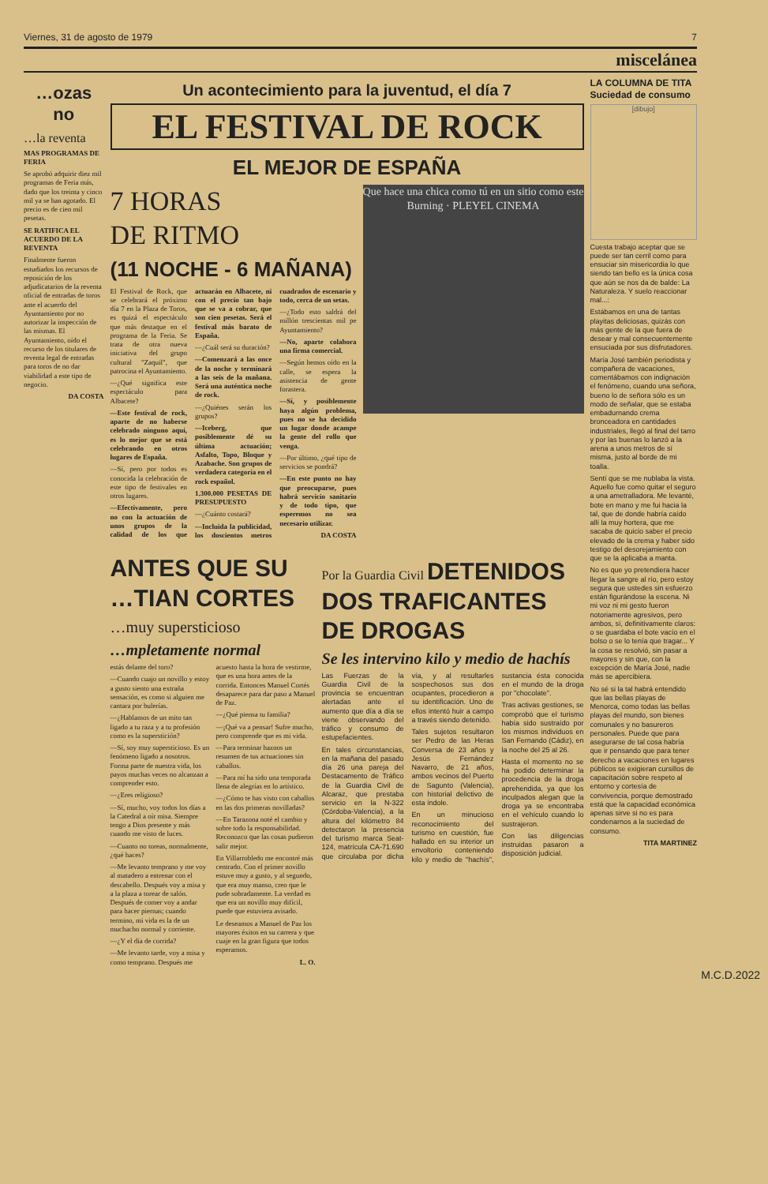Viernes, 31 de agosto de 1979 7
miscelánea
…ozas no
…la reventa
MAS PROGRAMAS DE FERIA
Se aprobó adquirir diez mil programas de Feria más, dado que los treinta y cinco mil ya se han agotado. El precio es de cien mil pesetas.
SE RATIFICA EL ACUERDO DE LA REVENTA
Finalmente fueron estudiados los recursos de reposición de los adjudicatarios de la reventa oficial de entradas de toros ante el acuerdo del Ayuntamiento por no autorizar la inspección de las mismas. El Ayuntamiento, oído el recurso de los titulares de reventa legal de entradas para toros de no dar viabilidad a este tipo de negocio.
DA COSTA
Un acontecimiento para la juventud, el día 7
EL FESTIVAL DE ROCK
EL MEJOR DE ESPAÑA
Que hace una chica como tú en un sitio como este
Burning · PLEYEL CINEMA
7 HORAS
DE RITMO
(11 NOCHE - 6 MAÑANA)
El Festival de Rock, que se celebrará el próximo día 7 en la Plaza de Toros, es quizá el espectáculo que más destaque en el programa de la Feria. Se trata de otra nueva iniciativa del grupo cultural "Zaquil", que patrocina el Ayuntamiento.
—¿Qué significa este espectáculo para Albacete?
—Este festival de rock, aparte de no haberse celebrado ninguno aquí, es lo mejor que se está celebrando en otros lugares de España.
—Sí, pero por todos es conocida la celebración de este tipo de festivales en otros lugares.
—Efectivamente, pero no con la actuación de unos grupos de la calidad de los que actuarán en Albacete, ni con el precio tan bajo que se va a cobrar, que son cien pesetas. Será el festival más barato de España.
—¿Cuál será su duración?
—Comenzará a las once de la noche y terminará a las seis de la mañana. Será una auténtica noche de rock.
—¿Quiénes serán los grupos?
—Iceberg, que posiblemente dé su última actuación; Asfalto, Topo, Bloque y Azabache. Son grupos de verdadera categoría en el rock español.
1.300.000 PESETAS DE PRESUPUESTO
—¿Cuánto costará?
—Incluida la publicidad, los doscientos metros cuadrados de escenario y todo, cerca de un setas.
—¿Todo esto saldrá del millón trescientas mil pe Ayuntamiento?
—No, aparte colabora una firma comercial.
—Según hemos oído en la calle, se espera la asistencia de gente forastera.
—Sí, y posiblemente haya algún problema, pues no se ha decidido un lugar donde acampe la gente del rollo que venga.
—Por último, ¿qué tipo de servicios se pondrá?
—En este punto no hay que preocuparse, pues habrá servicio sanitario y de todo tipo, que esperemos no sea necesario utilizar.
DA COSTA
ANTES QUE SU
…TIAN CORTES
…muy supersticioso
…mpletamente normal
estás delante del toro?
—Cuando cuajo un novillo y estoy a gusto siento una extraña sensación, es como si alguien me cantara por bulerías.
—¿Hablamos de un mito tan ligado a tu raza y a tu profesión como es la superstición?
—Sí, soy muy supersticioso. Es un fenómeno ligado a nosotros. Forma parte de nuestra vida, los payos muchas veces no alcanzan a comprender esto.
—¿Eres religioso?
—Sí, mucho, voy todos los días a la Catedral a oír misa. Siempre tengo a Dios presente y más cuando me visto de luces.
—Cuanto no toreas, normalmente, ¿qué haces?
—Me levanto temprano y me voy al matadero a entrenar con el descabello. Después voy a misa y a la plaza a torear de salón. Después de comer voy a andar para hacer piernas; cuando termino, mi vida es la de un muchacho normal y corriente.
—¿Y el día de corrida?
—Me levanto tarde, voy a misa y como temprano. Después me acuesto hasta la hora de vestirme, que es una hora antes de la corrida. Entonces Manuel Cortés desaparece para dar paso a Manuel de Paz.
—¿Qué piensa tu familia?
—¡Qué va a pensar! Sufre mucho, pero comprende que es mi vida.
—Para terminar haznos un resumen de tus actuaciones sin caballos.
—Para mí ha sido una temporada llena de alegrías en lo artístico.
—¿Cómo te has visto con caballos en las dos primeras novilladas?
—En Tarazona noté el cambio y sobre todo la responsabilidad. Reconozco que las cosas pudieron salir mejor.
En Villarrobledo me encontré más centrado. Con el primer novillo estuve muy a gusto, y al segundo, que era muy manso, creo que le pude sobradamente. La verdad es que era un novillo muy difícil, puede que estuviera avisado.
Le deseamos a Manuel de Paz los mayores éxitos en su carrera y que cuaje en la gran figura que todos esperamos.
L. O.
Por la Guardia Civil DETENIDOS DOS TRAFICANTES DE DROGAS
Se les intervino kilo y medio de hachís
Las Fuerzas de la Guardia Civil de la provincia se encuentran alertadas ante el aumento que día a día se viene observando del tráfico y consumo de estupefacientes.
En tales circunstancias, en la mañana del pasado día 26 una pareja del Destacamento de Tráfico de la Guardia Civil de Alcaraz, que prestaba servicio en la N-322 (Córdoba-Valencia), a la altura del kilómetro 84 detectaron la presencia del turismo marca Seat-124, matrícula CA-71.690 que circulaba por dicha vía, y al resultarles sospechosos sus dos ocupantes, procedieron a su identificación. Uno de ellos intentó huir a campo a través siendo detenido.
Tales sujetos resultaron ser Pedro de las Heras Conversa de 23 años y Jesús Fernández Navarro, de 21 años, ambos vecinos del Puerto de Sagunto (Valencia), con historial delictivo de esta índole.
En un minucioso reconocimiento del turismo en cuestión, fue hallado en su interior un envoltorio conteniendo kilo y medio de "hachís", sustancia ésta conocida en el mundo de la droga por "chocolate".
Tras activas gestiones, se comprobó que el turismo había sido sustraído por los mismos individuos en San Fernando (Cádiz), en la noche del 25 al 26.
Hasta el momento no se ha podido determinar la procedencia de la droga aprehendida, ya que los inculpados alegan que la droga ya se encontraba en el vehículo cuando lo sustrajeron.
Con las diligencias instruidas pasaron a disposición judicial.
LA COLUMNA DE TITA
Suciedad de consumo
[dibujo]
Cuesta trabajo aceptar que se puede ser tan cerril como para ensuciar sin misericordia lo que siendo tan bello es la única cosa que aún se nos da de balde: La Naturaleza. Y suelo reaccionar mal...:
Estábamos en una de tantas playitas deliciosas, quizás con más gente de la que fuera de desear y mal consecuentemente ensuciada por sus disfrutadores.
María José también periodista y compañera de vacaciones, comentábamos con indignación el fenómeno, cuando una señora, bueno lo de señora sólo es un modo de señalar, que se estaba embadurnando crema bronceadora en cantidades industriales, llegó al final del tarro y por las buenas lo lanzó a la arena a unos metros de sí misma, justo al borde de mi toalla.
Sentí que se me nublaba la vista. Aquello fue como quitar el seguro a una ametralladora. Me levanté, bote en mano y me fui hacia la tal, que de donde habría caído allí la muy hortera, que me sacaba de quicio saber el precio elevado de la crema y haber sido testigo del desorejamiento con que se la aplicaba a manta.
No es que yo pretendiera hacer llegar la sangre al río, pero estoy segura que ustedes sin esfuerzo están figurándose la escena. Ni mi voz ni mi gesto fueron notoriamente agresivos, pero ambos, sí, definitivamente claros: o se guardaba el bote vacío en el bolso o se lo tenía que tragar... Y la cosa se resolvió, sin pasar a mayores y sin que, con la excepción de María José, nadie más se apercibiera.
No sé si la tal habrá entendido que las bellas playas de Menorca, como todas las bellas playas del mundo, son bienes comunales y no basureros personales. Puede que para asegurarse de tal cosa habría que ir pensando que para tener derecho a vacaciones en lugares públicos se exigieran cursillos de capacitación sobre respeto al entorno y cortesía de convivencia, porque demostrado está que la capacidad económica apenas sirve si no es para condenarnos a la suciedad de consumo.
TITA MARTINEZ
M.C.D.2022